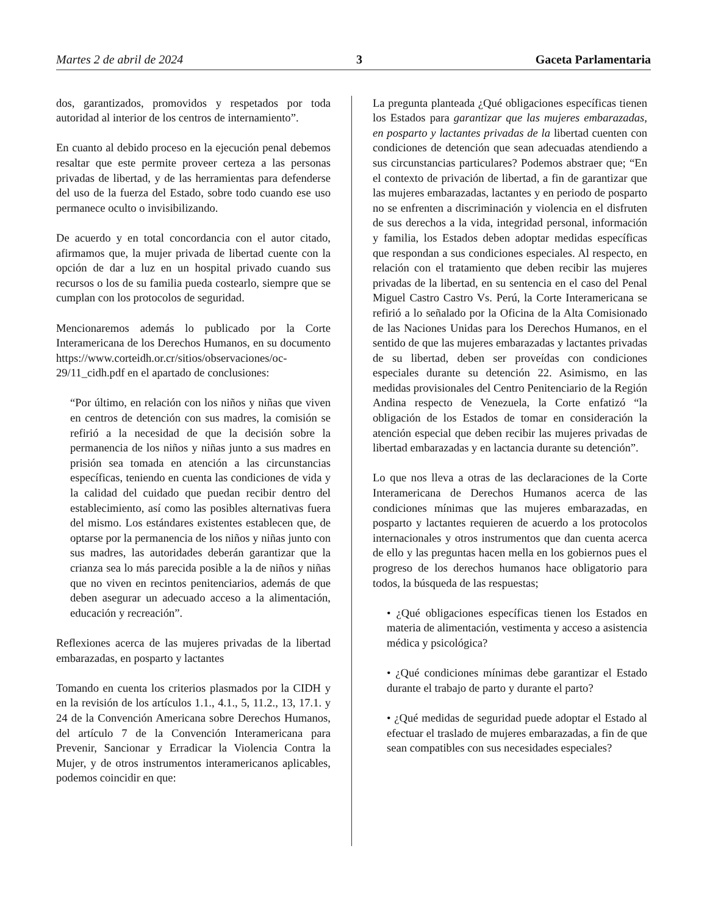Martes 2 de abril de 2024 3 Gaceta Parlamentaria
dos, garantizados, promovidos y respetados por toda autoridad al interior de los centros de internamiento”.
En cuanto al debido proceso en la ejecución penal debemos resaltar que este permite proveer certeza a las personas privadas de libertad, y de las herramientas para defenderse del uso de la fuerza del Estado, sobre todo cuando ese uso permanece oculto o invisibilizando.
De acuerdo y en total concordancia con el autor citado, afirmamos que, la mujer privada de libertad cuente con la opción de dar a luz en un hospital privado cuando sus recursos o los de su familia pueda costearlo, siempre que se cumplan con los protocolos de seguridad.
Mencionaremos además lo publicado por la Corte Interamericana de los Derechos Humanos, en su documento https://www.corteidh.or.cr/sitios/observaciones/oc-29/11_cidh.pdf en el apartado de conclusiones:
“Por último, en relación con los niños y niñas que viven en centros de detención con sus madres, la comisión se refirió a la necesidad de que la decisión sobre la permanencia de los niños y niñas junto a sus madres en prisión sea tomada en atención a las circunstancias específicas, teniendo en cuenta las condiciones de vida y la calidad del cuidado que puedan recibir dentro del establecimiento, así como las posibles alternativas fuera del mismo. Los estándares existentes establecen que, de optarse por la permanencia de los niños y niñas junto con sus madres, las autoridades deberán garantizar que la crianza sea lo más parecida posible a la de niños y niñas que no viven en recintos penitenciarios, además de que deben asegurar un adecuado acceso a la alimentación, educación y recreación”.
Reflexiones acerca de las mujeres privadas de la libertad embarazadas, en posparto y lactantes
Tomando en cuenta los criterios plasmados por la CIDH y en la revisión de los artículos 1.1., 4.1., 5, 11.2., 13, 17.1. y 24 de la Convención Americana sobre Derechos Humanos, del artículo 7 de la Convención Interamericana para Prevenir, Sancionar y Erradicar la Violencia Contra la Mujer, y de otros instrumentos interamericanos aplicables, podemos coincidir en que:
La pregunta planteada ¿Qué obligaciones específicas tienen los Estados para garantizar que las mujeres embarazadas, en posparto y lactantes privadas de la libertad cuenten con condiciones de detención que sean adecuadas atendiendo a sus circunstancias particulares? Podemos abstraer que; “En el contexto de privación de libertad, a fin de garantizar que las mujeres embarazadas, lactantes y en periodo de posparto no se enfrenten a discriminación y violencia en el disfruten de sus derechos a la vida, integridad personal, información y familia, los Estados deben adoptar medidas específicas que respondan a sus condiciones especiales. Al respecto, en relación con el tratamiento que deben recibir las mujeres privadas de la libertad, en su sentencia en el caso del Penal Miguel Castro Castro Vs. Perú, la Corte Interamericana se refirió a lo señalado por la Oficina de la Alta Comisionado de las Naciones Unidas para los Derechos Humanos, en el sentido de que las mujeres embarazadas y lactantes privadas de su libertad, deben ser proveídas con condiciones especiales durante su detención 22. Asimismo, en las medidas provisionales del Centro Penitenciario de la Región Andina respecto de Venezuela, la Corte enfatizó “la obligación de los Estados de tomar en consideración la atención especial que deben recibir las mujeres privadas de libertad embarazadas y en lactancia durante su detención”.
Lo que nos lleva a otras de las declaraciones de la Corte Interamericana de Derechos Humanos acerca de las condiciones mínimas que las mujeres embarazadas, en posparto y lactantes requieren de acuerdo a los protocolos internacionales y otros instrumentos que dan cuenta acerca de ello y las preguntas hacen mella en los gobiernos pues el progreso de los derechos humanos hace obligatorio para todos, la búsqueda de las respuestas;
• ¿Qué obligaciones específicas tienen los Estados en materia de alimentación, vestimenta y acceso a asistencia médica y psicológica?
• ¿Qué condiciones mínimas debe garantizar el Estado durante el trabajo de parto y durante el parto?
• ¿Qué medidas de seguridad puede adoptar el Estado al efectuar el traslado de mujeres embarazadas, a fin de que sean compatibles con sus necesidades especiales?